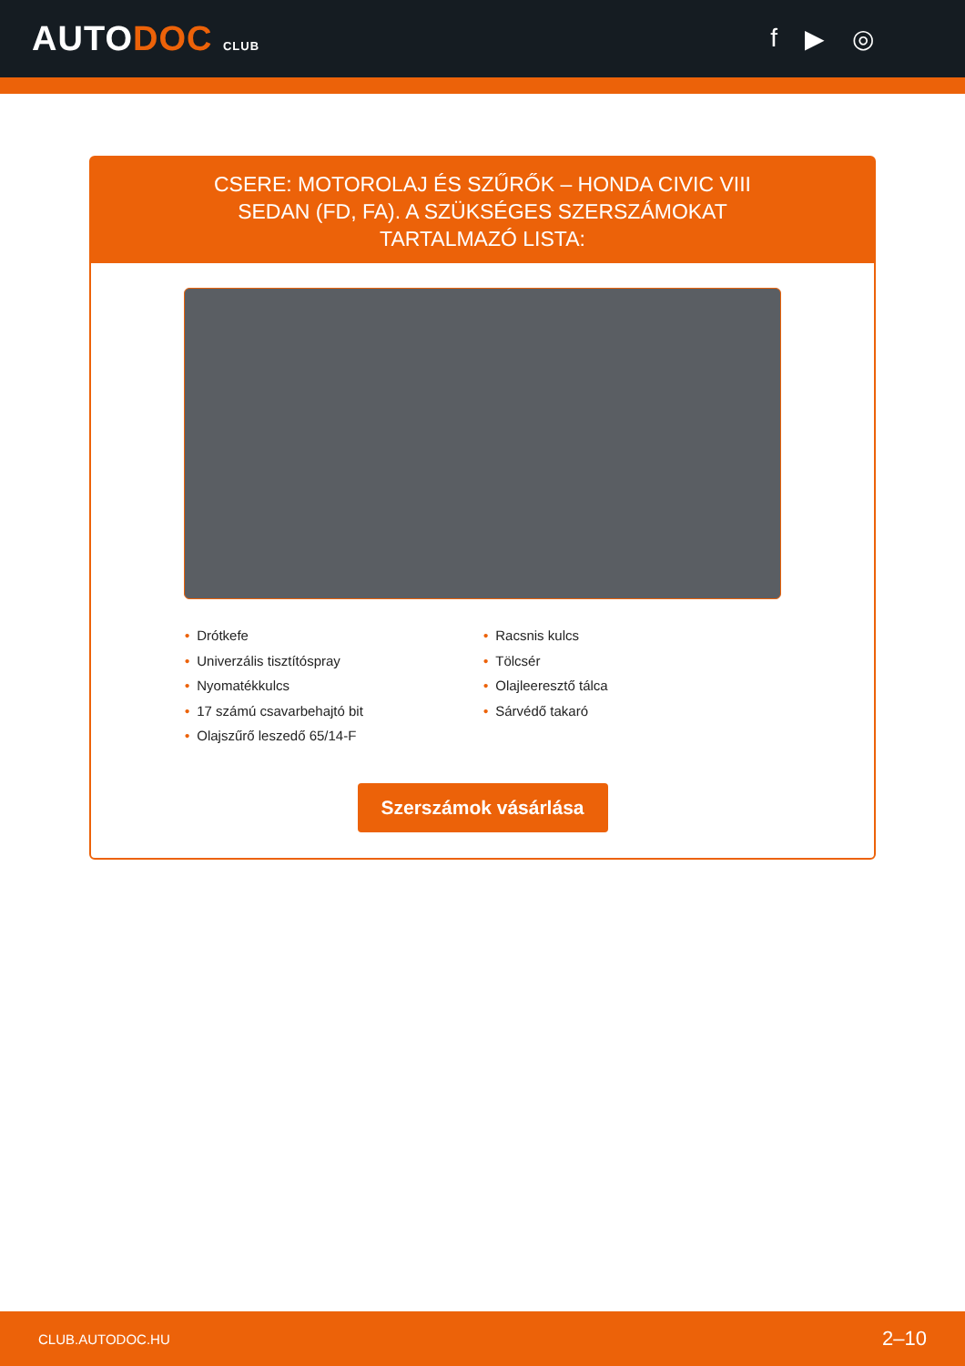AUTODOC CLUB
f ▶ ◎
CSERE: MOTOROLAJ ÉS SZŰRŐK – HONDA CIVIC VIII SEDAN (FD, FA). A SZÜKSÉGES SZERSZÁMOKAT TARTALMAZÓ LISTA:
• Drótkefe
• Univerzális tisztítóspray
• Nyomatékkulcs
• 17 számú csavarbehajtó bit
• Olajszűrő leszedő 65/14-F
• Racsnis kulcs
• Tölcsér
• Olajleeresztő tálca
• Sárvédő takaró
Szerszámok vásárlása
CLUB.AUTODOC.HU 2–10